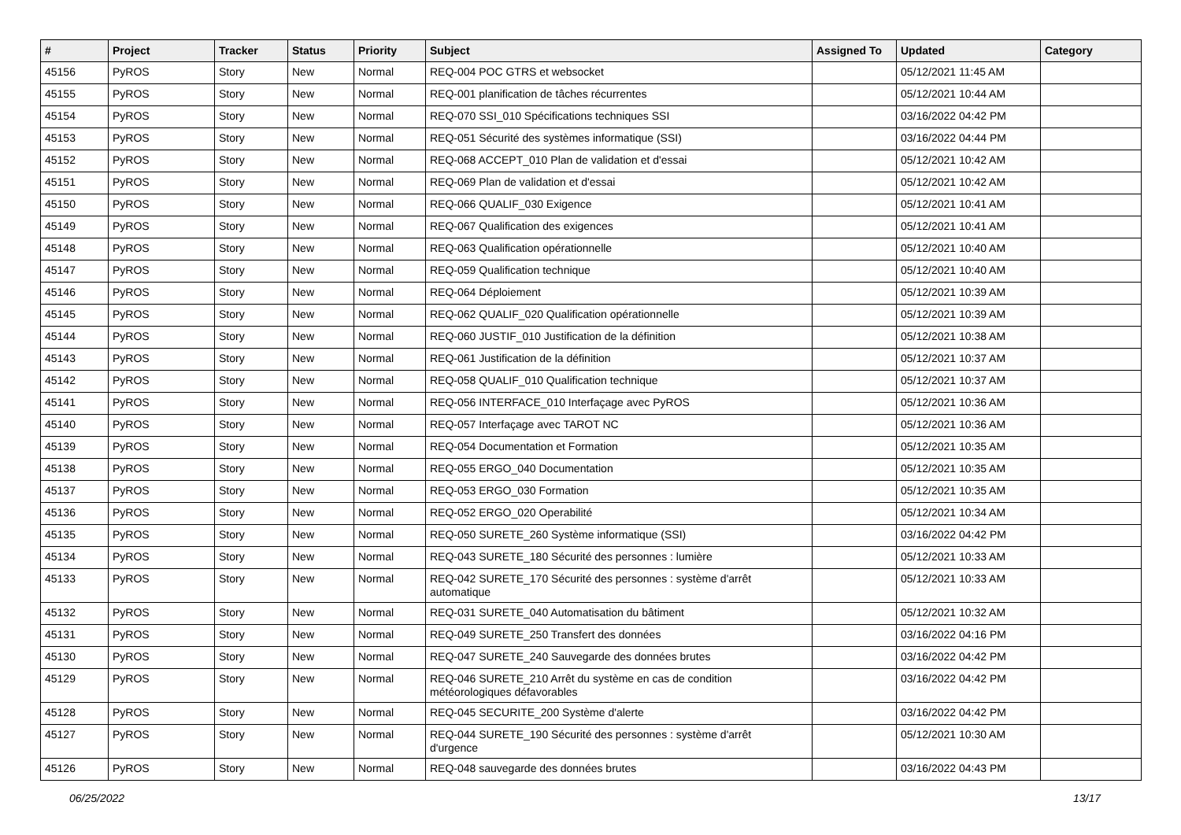| # | Project | Tracker | Status | Priority | Subject | Assigned To | Updated | Category |
| --- | --- | --- | --- | --- | --- | --- | --- | --- |
| 45156 | PyROS | Story | New | Normal | REQ-004 POC GTRS et websocket | | 05/12/2021 11:45 AM | |
| 45155 | PyROS | Story | New | Normal | REQ-001 planification de tâches récurrentes | | 05/12/2021 10:44 AM | |
| 45154 | PyROS | Story | New | Normal | REQ-070 SSI_010 Spécifications techniques SSI | | 03/16/2022 04:42 PM | |
| 45153 | PyROS | Story | New | Normal | REQ-051 Sécurité des systèmes informatique (SSI) | | 03/16/2022 04:44 PM | |
| 45152 | PyROS | Story | New | Normal | REQ-068 ACCEPT_010 Plan de validation et d'essai | | 05/12/2021 10:42 AM | |
| 45151 | PyROS | Story | New | Normal | REQ-069 Plan de validation et d'essai | | 05/12/2021 10:42 AM | |
| 45150 | PyROS | Story | New | Normal | REQ-066 QUALIF_030 Exigence | | 05/12/2021 10:41 AM | |
| 45149 | PyROS | Story | New | Normal | REQ-067 Qualification des exigences | | 05/12/2021 10:41 AM | |
| 45148 | PyROS | Story | New | Normal | REQ-063 Qualification opérationnelle | | 05/12/2021 10:40 AM | |
| 45147 | PyROS | Story | New | Normal | REQ-059 Qualification technique | | 05/12/2021 10:40 AM | |
| 45146 | PyROS | Story | New | Normal | REQ-064 Déploiement | | 05/12/2021 10:39 AM | |
| 45145 | PyROS | Story | New | Normal | REQ-062 QUALIF_020 Qualification opérationnelle | | 05/12/2021 10:39 AM | |
| 45144 | PyROS | Story | New | Normal | REQ-060 JUSTIF_010 Justification de la définition | | 05/12/2021 10:38 AM | |
| 45143 | PyROS | Story | New | Normal | REQ-061 Justification de la définition | | 05/12/2021 10:37 AM | |
| 45142 | PyROS | Story | New | Normal | REQ-058 QUALIF_010 Qualification technique | | 05/12/2021 10:37 AM | |
| 45141 | PyROS | Story | New | Normal | REQ-056 INTERFACE_010 Interfaçage avec PyROS | | 05/12/2021 10:36 AM | |
| 45140 | PyROS | Story | New | Normal | REQ-057 Interfaçage avec TAROT NC | | 05/12/2021 10:36 AM | |
| 45139 | PyROS | Story | New | Normal | REQ-054 Documentation et Formation | | 05/12/2021 10:35 AM | |
| 45138 | PyROS | Story | New | Normal | REQ-055 ERGO_040 Documentation | | 05/12/2021 10:35 AM | |
| 45137 | PyROS | Story | New | Normal | REQ-053 ERGO_030 Formation | | 05/12/2021 10:35 AM | |
| 45136 | PyROS | Story | New | Normal | REQ-052 ERGO_020 Operabilité | | 05/12/2021 10:34 AM | |
| 45135 | PyROS | Story | New | Normal | REQ-050 SURETE_260 Système informatique (SSI) | | 03/16/2022 04:42 PM | |
| 45134 | PyROS | Story | New | Normal | REQ-043 SURETE_180 Sécurité des personnes : lumière | | 05/12/2021 10:33 AM | |
| 45133 | PyROS | Story | New | Normal | REQ-042 SURETE_170 Sécurité des personnes : système d'arrêt automatique | | 05/12/2021 10:33 AM | |
| 45132 | PyROS | Story | New | Normal | REQ-031 SURETE_040 Automatisation du bâtiment | | 05/12/2021 10:32 AM | |
| 45131 | PyROS | Story | New | Normal | REQ-049 SURETE_250 Transfert des données | | 03/16/2022 04:16 PM | |
| 45130 | PyROS | Story | New | Normal | REQ-047 SURETE_240 Sauvegarde des données brutes | | 03/16/2022 04:42 PM | |
| 45129 | PyROS | Story | New | Normal | REQ-046 SURETE_210 Arrêt du système en cas de condition météorologiques défavorables | | 03/16/2022 04:42 PM | |
| 45128 | PyROS | Story | New | Normal | REQ-045 SECURITE_200 Système d'alerte | | 03/16/2022 04:42 PM | |
| 45127 | PyROS | Story | New | Normal | REQ-044 SURETE_190 Sécurité des personnes : système d'arrêt d'urgence | | 05/12/2021 10:30 AM | |
| 45126 | PyROS | Story | New | Normal | REQ-048 sauvegarde des données brutes | | 03/16/2022 04:43 PM | |
06/25/2022 13/17